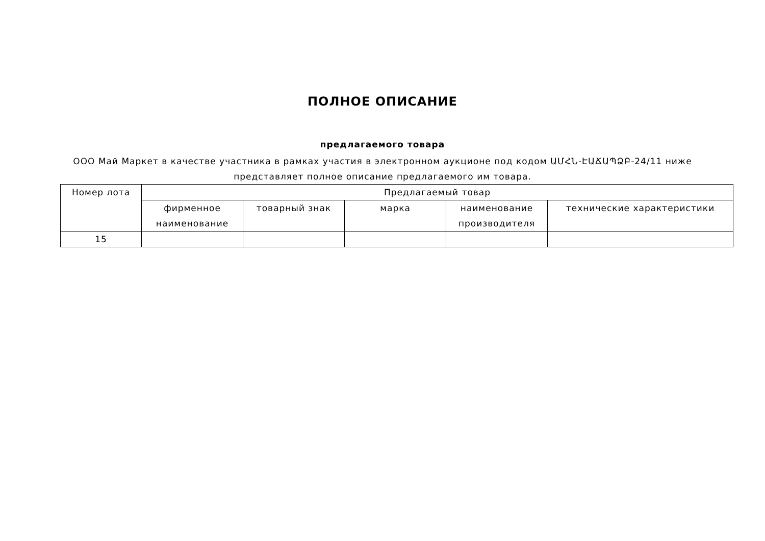ПОЛНОЕ ОПИСАНИЕ
предлагаемого товара
ООО Май Маркет в качестве участника в рамках участия в электронном аукционе под кодом ԱՄՀՆ-ԷԱՃԱՊՁԲ-24/11 ниже представляет полное описание предлагаемого им товара.
| Номер лота | Предлагаемый товар | | | | |
| | фирменное наименование | товарный знак | марка | наименование производителя | технические характеристики |
| 15 | | | | | |